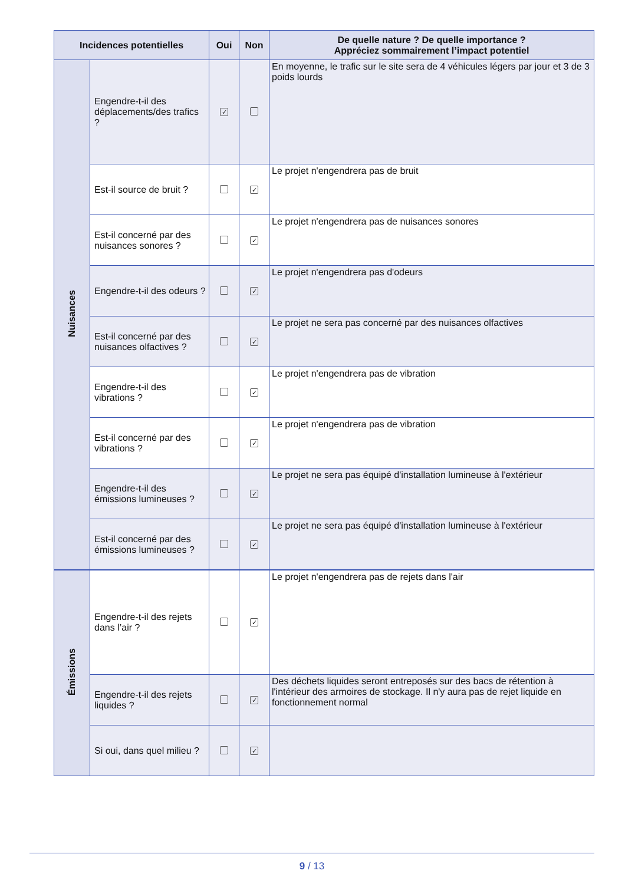| Incidences potentielles | | Oui | Non | De quelle nature ? De quelle importance ? Appréciez sommairement l’impact potentiel |
| --- | --- | --- | --- | --- |
| Nuisances | Engendre-t-il des déplacements/des trafics ? | ✓ | | En moyenne, le trafic sur le site sera de 4 véhicules légers par jour et 3 de 3 poids lourds |
| | Est-il source de bruit ? | | ✓ | Le projet n'engendrera pas de bruit |
| | Est-il concerné par des nuisances sonores ? | | ✓ | Le projet n'engendrera pas de nuisances sonores |
| | Engendre-t-il des odeurs ? | | ✓ | Le projet n'engendrera pas d'odeurs |
| | Est-il concerné par des nuisances olfactives ? | | ✓ | Le projet ne sera pas concerné par des nuisances olfactives |
| | Engendre-t-il des vibrations ? | | ✓ | Le projet n'engendrera pas de vibration |
| | Est-il concerné par des vibrations ? | | ✓ | Le projet n'engendrera pas de vibration |
| | Engendre-t-il des émissions lumineuses ? | | ✓ | Le projet ne sera pas équipé d'installation lumineuse à l'extérieur |
| | Est-il concerné par des émissions lumineuses ? | | ✓ | Le projet ne sera pas équipé d'installation lumineuse à l'extérieur |
| Émissions | Engendre-t-il des rejets dans l’air ? | | ✓ | Le projet n'engendrera pas de rejets dans l'air |
| | Engendre-t-il des rejets liquides ? | | ✓ | Des déchets liquides seront entreposés sur des bacs de rétention à l'intérieur des armoires de stockage. Il n'y aura pas de rejet liquide en fonctionnement normal |
| | Si oui, dans quel milieu ? | | ✓ | |
9 / 13